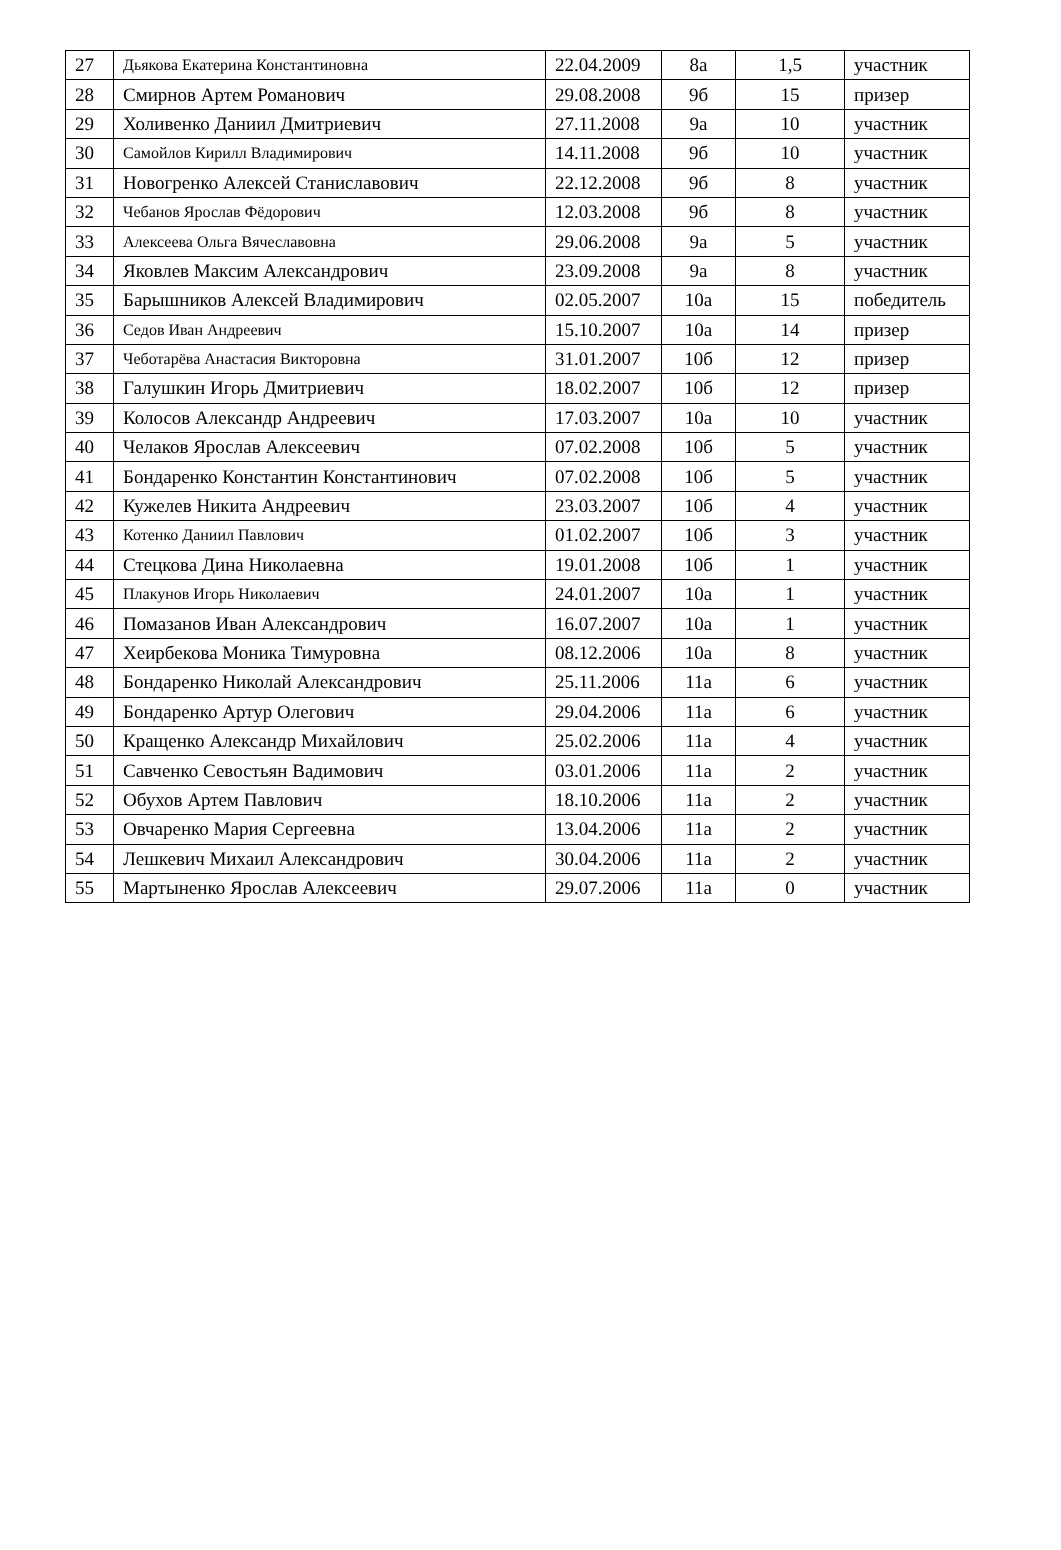| 27 | Дьякова Екатерина Константиновна | 22.04.2009 | 8а | 1,5 | участник |
| 28 | Смирнов Артем Романович | 29.08.2008 | 9б | 15 | призер |
| 29 | Холивенко Даниил Дмитриевич | 27.11.2008 | 9а | 10 | участник |
| 30 | Самойлов Кирилл Владимирович | 14.11.2008 | 9б | 10 | участник |
| 31 | Новогренко Алексей Станиславович | 22.12.2008 | 9б | 8 | участник |
| 32 | Чебанов Ярослав Фёдорович | 12.03.2008 | 9б | 8 | участник |
| 33 | Алексеева Ольга Вячеславовна | 29.06.2008 | 9а | 5 | участник |
| 34 | Яковлев Максим Александрович | 23.09.2008 | 9а | 8 | участник |
| 35 | Барышников Алексей Владимирович | 02.05.2007 | 10а | 15 | победитель |
| 36 | Седов Иван Андреевич | 15.10.2007 | 10а | 14 | призер |
| 37 | Чеботарёва Анастасия Викторовна | 31.01.2007 | 10б | 12 | призер |
| 38 | Галушкин Игорь Дмитриевич | 18.02.2007 | 10б | 12 | призер |
| 39 | Колосов Александр Андреевич | 17.03.2007 | 10а | 10 | участник |
| 40 | Челаков Ярослав Алексеевич | 07.02.2008 | 10б | 5 | участник |
| 41 | Бондаренко Константин Константинович | 07.02.2008 | 10б | 5 | участник |
| 42 | Кужелев Никита Андреевич | 23.03.2007 | 10б | 4 | участник |
| 43 | Котенко Даниил Павлович | 01.02.2007 | 10б | 3 | участник |
| 44 | Стецкова Дина Николаевна | 19.01.2008 | 10б | 1 | участник |
| 45 | Плакунов Игорь Николаевич | 24.01.2007 | 10а | 1 | участник |
| 46 | Помазанов Иван Александрович | 16.07.2007 | 10а | 1 | участник |
| 47 | Хеирбекова Моника Тимуровна | 08.12.2006 | 10а | 8 | участник |
| 48 | Бондаренко Николай Александрович | 25.11.2006 | 11а | 6 | участник |
| 49 | Бондаренко Артур Олегович | 29.04.2006 | 11а | 6 | участник |
| 50 | Кращенко Александр Михайлович | 25.02.2006 | 11а | 4 | участник |
| 51 | Савченко Севостьян Вадимович | 03.01.2006 | 11а | 2 | участник |
| 52 | Обухов Артем Павлович | 18.10.2006 | 11а | 2 | участник |
| 53 | Овчаренко Мария Сергеевна | 13.04.2006 | 11а | 2 | участник |
| 54 | Лешкевич Михаил Александрович | 30.04.2006 | 11а | 2 | участник |
| 55 | Мартыненко Ярослав Алексеевич | 29.07.2006 | 11а | 0 | участник |